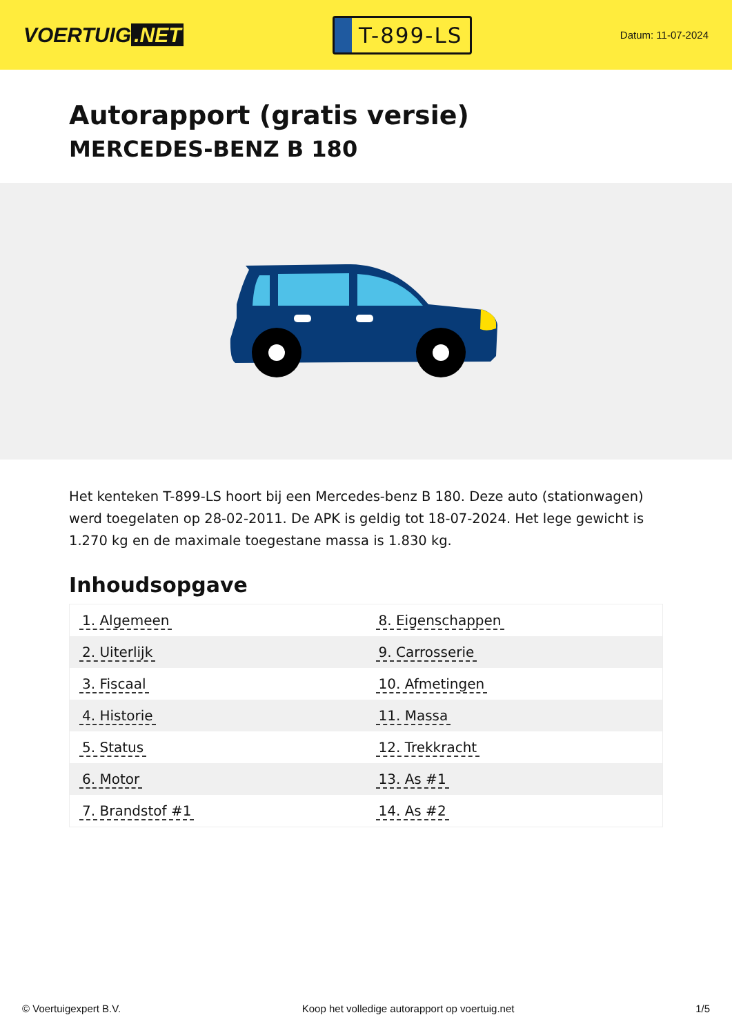VOERTUIG.NET
T-899-LS
Datum: 11-07-2024
Autorapport (gratis versie)
MERCEDES-BENZ B 180
Het kenteken T-899-LS hoort bij een Mercedes-benz B 180. Deze auto (stationwagen) werd toegelaten op 28-02-2011. De APK is geldig tot 18-07-2024. Het lege gewicht is 1.270 kg en de maximale toegestane massa is 1.830 kg.
Inhoudsopgave
| 1. Algemeen | 8. Eigenschappen |
| 2. Uiterlijk | 9. Carrosserie |
| 3. Fiscaal | 10. Afmetingen |
| 4. Historie | 11. Massa |
| 5. Status | 12. Trekkracht |
| 6. Motor | 13. As #1 |
| 7. Brandstof #1 | 14. As #2 |
© Voertuigexpert B.V. Koop het volledige autorapport op voertuig.net 1/5